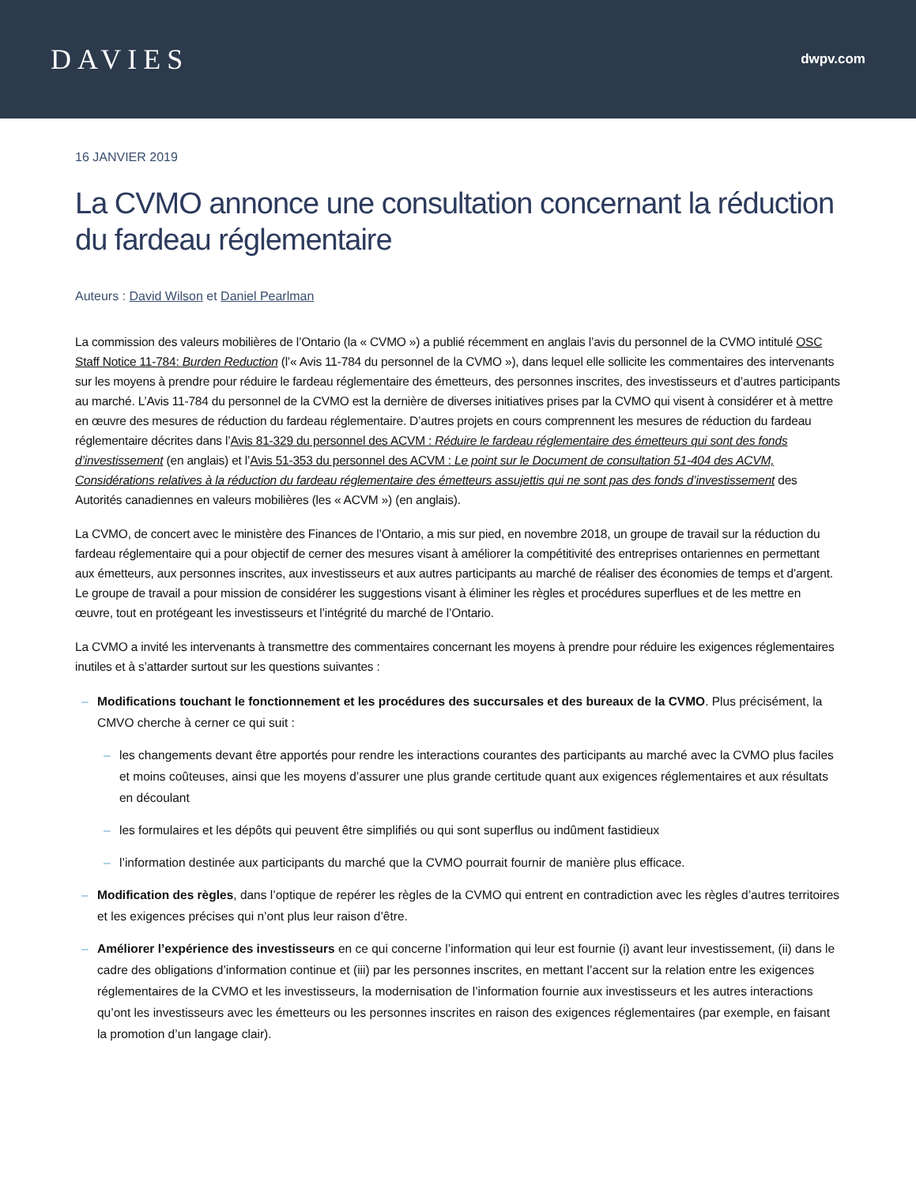DAVIES
dwpv.com
16 JANVIER 2019
La CVMO annonce une consultation concernant la réduction du fardeau réglementaire
Auteurs : David Wilson et Daniel Pearlman
La commission des valeurs mobilières de l’Ontario (la « CVMO ») a publié récemment en anglais l’avis du personnel de la CVMO intitulé OSC Staff Notice 11-784: Burden Reduction (l’« Avis 11-784 du personnel de la CVMO »), dans lequel elle sollicite les commentaires des intervenants sur les moyens à prendre pour réduire le fardeau réglementaire des émetteurs, des personnes inscrites, des investisseurs et d’autres participants au marché. L’Avis 11-784 du personnel de la CVMO est la dernière de diverses initiatives prises par la CVMO qui visent à considérer et à mettre en œuvre des mesures de réduction du fardeau réglementaire. D’autres projets en cours comprennent les mesures de réduction du fardeau réglementaire décrites dans l’Avis 81-329 du personnel des ACVM : Réduire le fardeau réglementaire des émetteurs qui sont des fonds d’investissement (en anglais) et l’Avis 51-353 du personnel des ACVM : Le point sur le Document de consultation 51-404 des ACVM, Considérations relatives à la réduction du fardeau réglementaire des émetteurs assujettis qui ne sont pas des fonds d’investissement des Autorités canadiennes en valeurs mobilières (les « ACVM ») (en anglais).
La CVMO, de concert avec le ministère des Finances de l’Ontario, a mis sur pied, en novembre 2018, un groupe de travail sur la réduction du fardeau réglementaire qui a pour objectif de cerner des mesures visant à améliorer la compétitivité des entreprises ontariennes en permettant aux émetteurs, aux personnes inscrites, aux investisseurs et aux autres participants au marché de réaliser des économies de temps et d’argent. Le groupe de travail a pour mission de considérer les suggestions visant à éliminer les règles et procédures superflues et de les mettre en œuvre, tout en protégeant les investisseurs et l’intégrité du marché de l’Ontario.
La CVMO a invité les intervenants à transmettre des commentaires concernant les moyens à prendre pour réduire les exigences réglementaires inutiles et à s’attarder surtout sur les questions suivantes :
– Modifications touchant le fonctionnement et les procédures des succursales et des bureaux de la CVMO. Plus précisément, la CMVO cherche à cerner ce qui suit :
– les changements devant être apportés pour rendre les interactions courantes des participants au marché avec la CVMO plus faciles et moins coûteuses, ainsi que les moyens d’assurer une plus grande certitude quant aux exigences réglementaires et aux résultats en découlant
– les formulaires et les dépôts qui peuvent être simplifiés ou qui sont superflus ou indûment fastidieux
– l’information destinée aux participants du marché que la CVMO pourrait fournir de manière plus efficace.
– Modification des règles, dans l’optique de repérer les règles de la CVMO qui entrent en contradiction avec les règles d’autres territoires et les exigences précises qui n’ont plus leur raison d’être.
– Améliorer l’expérience des investisseurs en ce qui concerne l’information qui leur est fournie (i) avant leur investissement, (ii) dans le cadre des obligations d’information continue et (iii) par les personnes inscrites, en mettant l’accent sur la relation entre les exigences réglementaires de la CVMO et les investisseurs, la modernisation de l’information fournie aux investisseurs et les autres interactions qu’ont les investisseurs avec les émetteurs ou les personnes inscrites en raison des exigences réglementaires (par exemple, en faisant la promotion d’un langage clair).